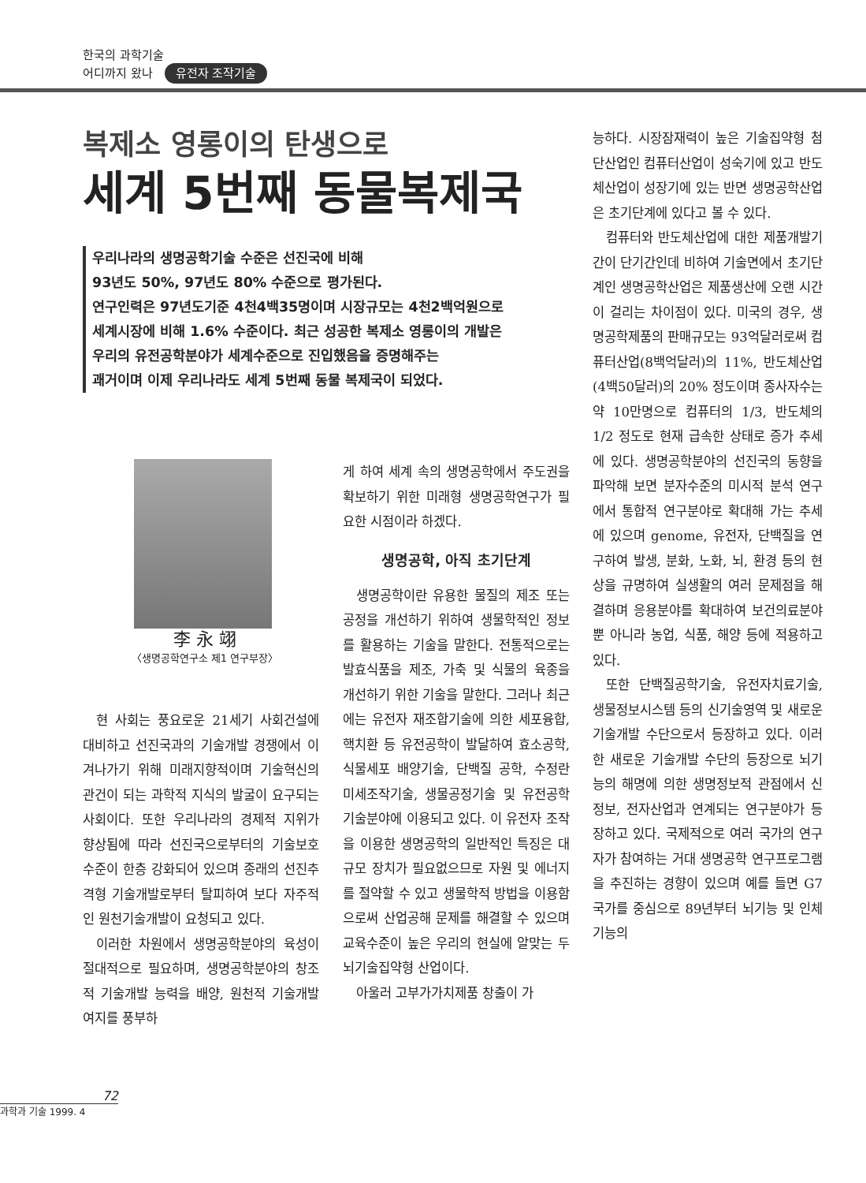한국의 과학기술
어디까지 왔나 유전자 조작기술
복제소 영롱이의 탄생으로
세계 5번째 동물복제국
우리나라의 생명공학기술 수준은 선진국에 비해
93년도 50%, 97년도 80% 수준으로 평가된다.
연구인력은 97년도기준 4천4백35명이며 시장규모는 4천2백억원으로
세계시장에 비해 1.6% 수준이다. 최근 성공한 복제소 영롱이의 개발은
우리의 유전공학분야가 세계수준으로 진입했음을 증명해주는
괘거이며 이제 우리나라도 세계 5번째 동물 복제국이 되었다.
李 永 翊
〈생명공학연구소 제1 연구부장〉
현 사회는 풍요로운 21세기 사회건설에 대비하고 선진국과의 기술개발 경쟁에서 이겨나가기 위해 미래지향적이며 기술혁신의 관건이 되는 과학적 지식의 발굴이 요구되는 사회이다. 또한 우리나라의 경제적 지위가 향상됨에 따라 선진국으로부터의 기술보호 수준이 한층 강화되어 있으며 종래의 선진추격형 기술개발로부터 탈피하여 보다 자주적인 원천기술개발이 요청되고 있다.
이러한 차원에서 생명공학분야의 육성이 절대적으로 필요하며, 생명공학분야의 창조적 기술개발 능력을 배양, 원천적 기술개발 여지를 풍부하
게 하여 세계 속의 생명공학에서 주도권을 확보하기 위한 미래형 생명공학연구가 필요한 시점이라 하겠다.
생명공학, 아직 초기단계
생명공학이란 유용한 물질의 제조 또는 공정을 개선하기 위하여 생물학적인 정보를 활용하는 기술을 말한다. 전통적으로는 발효식품을 제조, 가축 및 식물의 육종을 개선하기 위한 기술을 말한다. 그러나 최근에는 유전자 재조합기술에 의한 세포융합, 핵치환 등 유전공학이 발달하여 효소공학, 식물세포 배양기술, 단백질 공학, 수정란 미세조작기술, 생물공정기술 및 유전공학 기술분야에 이용되고 있다. 이 유전자 조작을 이용한 생명공학의 일반적인 특징은 대규모 장치가 필요없으므로 자원 및 에너지를 절약할 수 있고 생물학적 방법을 이용함으로써 산업공해 문제를 해결할 수 있으며 교육수준이 높은 우리의 현실에 알맞는 두뇌기술집약형 산업이다.
아울러 고부가가치제품 창출이 가
능하다. 시장잠재력이 높은 기술집약형 첨단산업인 컴퓨터산업이 성숙기에 있고 반도체산업이 성장기에 있는 반면 생명공학산업은 초기단계에 있다고 볼 수 있다.
컴퓨터와 반도체산업에 대한 제품개발기간이 단기간인데 비하여 기술면에서 초기단계인 생명공학산업은 제품생산에 오랜 시간이 걸리는 차이점이 있다. 미국의 경우, 생명공학제품의 판매규모는 93억달러로써 컴퓨터산업(8백억달러)의 11%, 반도체산업(4백50달러)의 20% 정도이며 종사자수는 약 10만명으로 컴퓨터의 1/3, 반도체의 1/2 정도로 현재 급속한 상태로 증가 추세에 있다. 생명공학분야의 선진국의 동향을 파악해 보면 분자수준의 미시적 분석 연구에서 통합적 연구분야로 확대해 가는 추세에 있으며 genome, 유전자, 단백질을 연구하여 발생, 분화, 노화, 뇌, 환경 등의 현상을 규명하여 실생활의 여러 문제점을 해결하며 응용분야를 확대하여 보건의료분야 뿐 아니라 농업, 식품, 해양 등에 적용하고 있다.
또한 단백질공학기술, 유전자치료기술, 생물정보시스템 등의 신기술영역 및 새로운 기술개발 수단으로서 등장하고 있다. 이러한 새로운 기술개발 수단의 등장으로 뇌기능의 해명에 의한 생명정보적 관점에서 신정보, 전자산업과 연계되는 연구분야가 등장하고 있다. 국제적으로 여러 국가의 연구자가 참여하는 거대 생명공학 연구프로그램을 추진하는 경향이 있으며 예를 들면 G7 국가를 중심으로 89년부터 뇌기능 및 인체기능의
72
과학과 기술 1999. 4